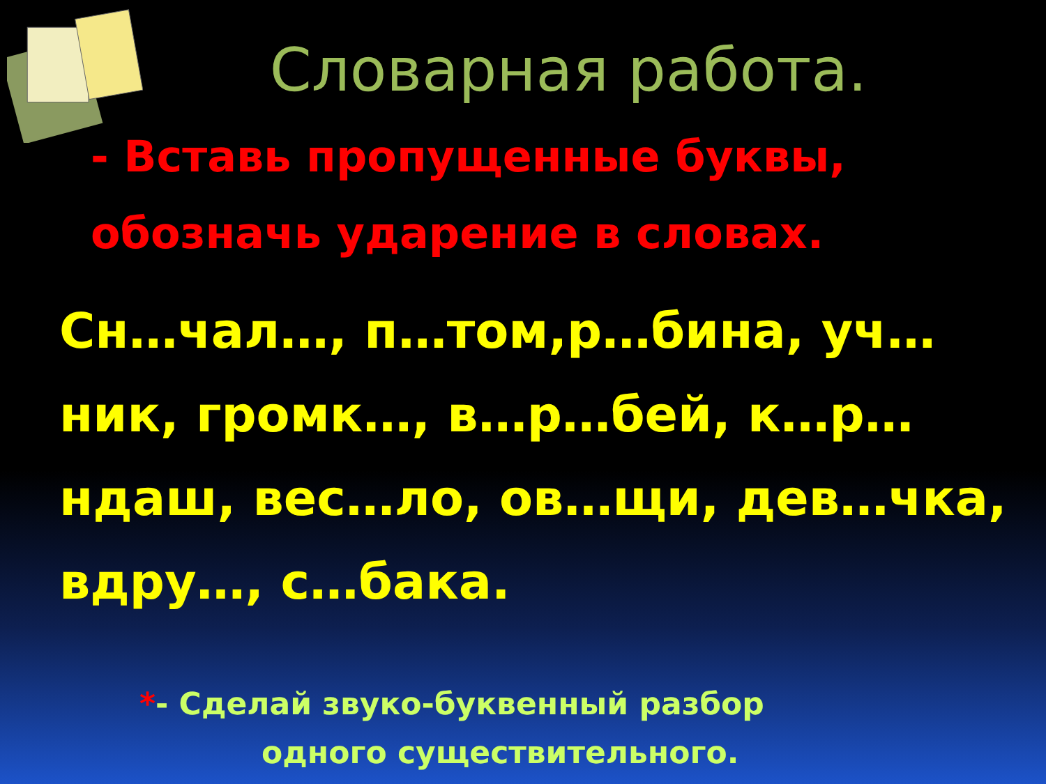Словарная работа.
- Вставь пропущенные буквы, обозначь ударение в словах.
Сн…чал…, п…том,р…бина, уч…ник, громк…, в…р…бей, к…р…ндаш, вес…ло, ов…щи, дев…чка, вдру…, с…бака.
*- Сделай звуко-буквенный разбор
одного существительного.